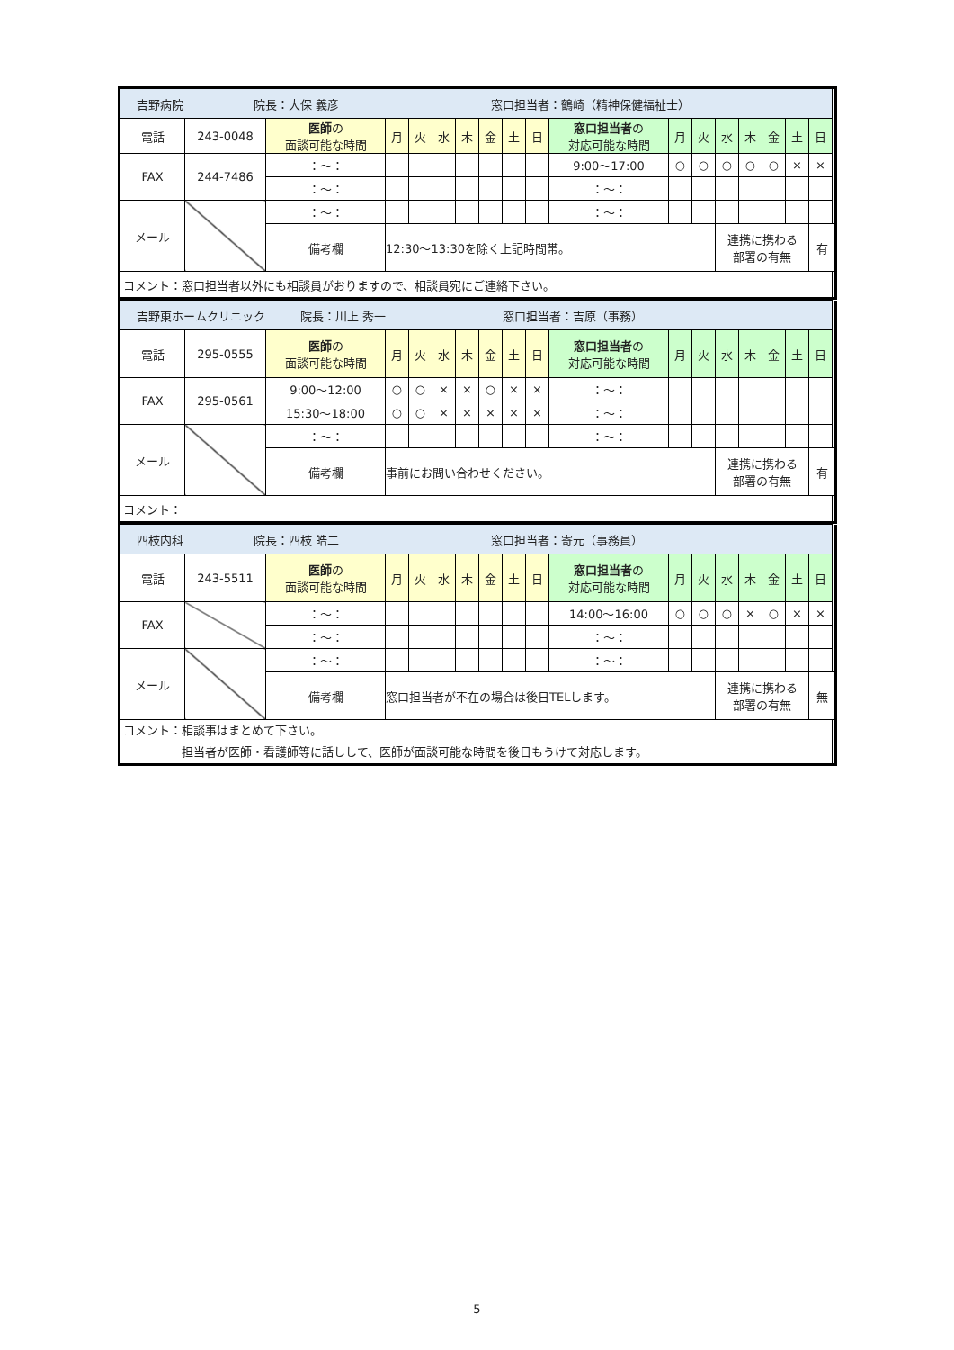| 吉野病院 院長：大保 義彦 窓口担当者：鶴崎（精神保健福祉士） | | | | | | | | | | | | | | | | | |
| 電話 | 243-0048 | 医師 の 面談可能な時間 | 月 | 火 | 水 | 木 | 金 | 土 | 日 | 窓口担当者 の 対応可能な時間 | 月 | 火 | 水 | 木 | 金 | 土 | 日 |
| FAX | 244-7486 | ：～： | | | | | | | | 9:00～17:00 | ○ | ○ | ○ | ○ | ○ | × | × |
| | | ：～： | | | | | | | | ：～： | | | | | | | |
| メール | | ：～： | | | | | | | | ：～： | | | | | | | |
| | | 備考欄 | 12:30～13:30を除く上記時間帯。 | | | | | | | | | | 連携に携わる 部署の有無 | | | | 有 |
| コメント：窓口担当者以外にも相談員がおりますので、相談員宛にご連絡下さい。 | | | | | | | | | | | | | | | | | |
| 吉野東ホームクリニック 院長：川上 秀一 窓口担当者：吉原（事務） | | | | | | | | | | | | | | | | | |
| 電話 | 295-0555 | 医師 の 面談可能な時間 | 月 | 火 | 水 | 木 | 金 | 土 | 日 | 窓口担当者 の 対応可能な時間 | 月 | 火 | 水 | 木 | 金 | 土 | 日 |
| FAX | 295-0561 | 9:00～12:00 | ○ | ○ | × | × | ○ | × | × | ：～： | | | | | | | |
| | | 15:30～18:00 | ○ | ○ | × | × | × | × | × | ：～： | | | | | | | |
| メール | | ：～： | | | | | | | | ：～： | | | | | | | |
| | | 備考欄 | 事前にお問い合わせください。 | | | | | | | | | | 連携に携わる 部署の有無 | | | | 有 |
| コメント： | | | | | | | | | | | | | | | | | |
| 四枝内科 院長：四枝 皓二 窓口担当者：寄元（事務員） | | | | | | | | | | | | | | | | | |
| 電話 | 243-5511 | 医師 の 面談可能な時間 | 月 | 火 | 水 | 木 | 金 | 土 | 日 | 窓口担当者 の 対応可能な時間 | 月 | 火 | 水 | 木 | 金 | 土 | 日 |
| FAX | | ：～： | | | | | | | | 14:00～16:00 | ○ | ○ | ○ | × | ○ | × | × |
| | | ：～： | | | | | | | | ：～： | | | | | | | |
| メール | | ：～： | | | | | | | | ：～： | | | | | | | |
| | | 備考欄 | 窓口担当者が不在の場合は後日TELします。 | | | | | | | | | | 連携に携わる 部署の有無 | | | | 無 |
| コメント：相談事はまとめて下さい。 担当者が医師・看護師等に話しして、医師が面談可能な時間を後日もうけて対応します。 | | | | | | | | | | | | | | | | | |
5